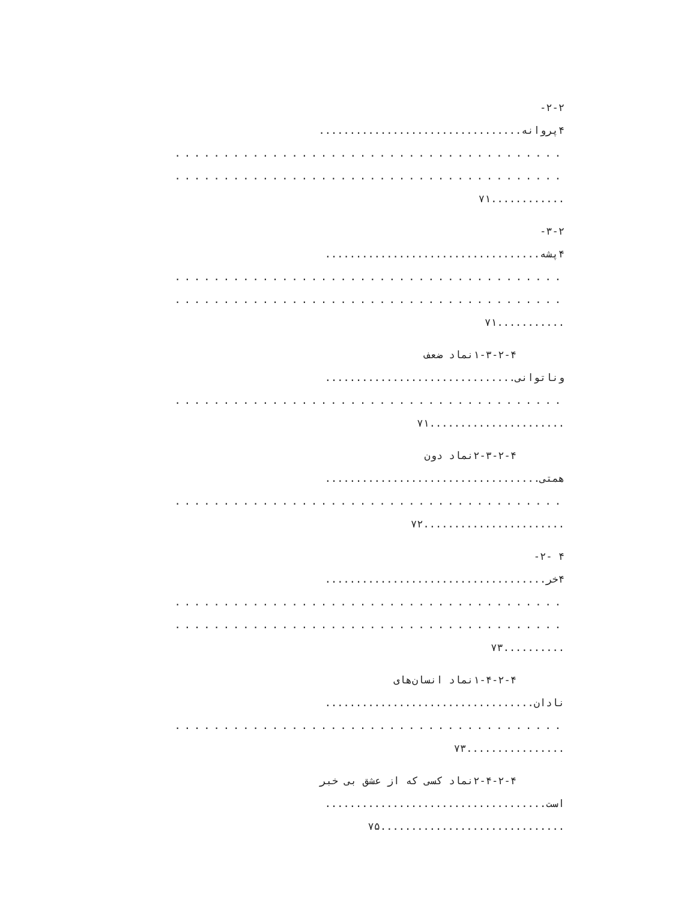۲-۲-
۴پروانه.................................
........................................
........................................
............۷۱
۳-۲-
۴پشه...................................
........................................
........................................
...........۷۱
۱-۳-۲-۴نماد ضعف
وناتوانی...............................
........................................
......................۷۱
۲-۳-۲-۴نماد دون
همتی...................................
........................................
.......................۷۲
۴ -۲-
۴خر....................................
........................................
........................................
..........۷۳
۱-۴-۲-۴نماد انسان‌های
نادان..................................
........................................
................۷۳
۲-۴-۲-۴نماد کسی که از عشق بی خبر
است....................................
..............................۷۵